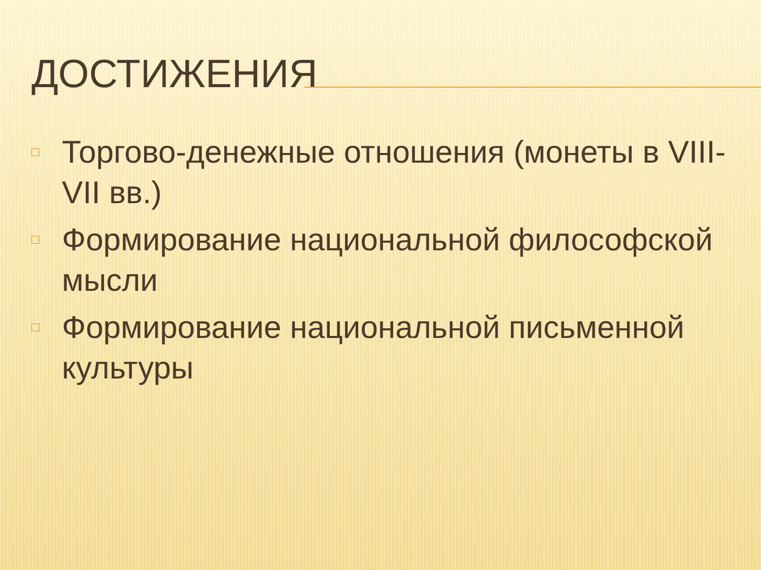ДОСТИЖЕНИЯ
□ Торгово-денежные отношения (монеты в VIII-VII вв.)
□ Формирование национальной философской мысли
□ Формирование национальной письменной культуры